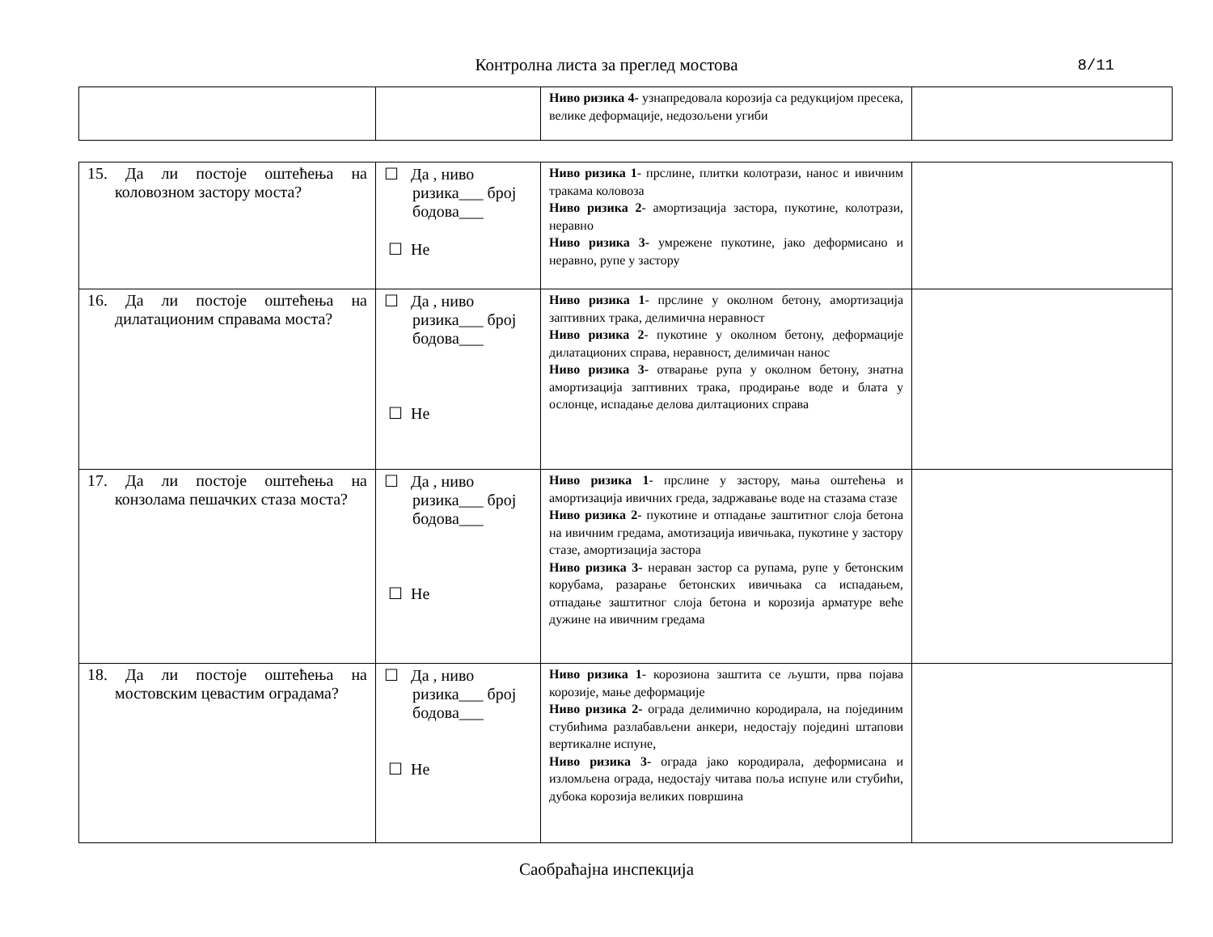Контролна листа за преглед мостова
8/11
| | | Ниво ризика 4- узнапредовала корозија са редукцијом пресека, велике деформације, недозољени угиби | |
| 15. Да ли постоје оштећења на коловозном застору моста? | ☐ Да , ниво ризика___ број бодова___ ☐ Не | Ниво ризика 1 - прслине, плитки колотрази, нанос и ивичним тракама коловоза Ниво ризика 2 - амортизација застора, пукотине, колотрази, неравно Ниво ризика 3- умрежене пукотине, јако деформисано и неравно, рупе у застору | |
| 16. Да ли постоје оштећења на дилатационим справама моста? | ☐ Да , ниво ризика___ број бодова___ ☐ Не | Ниво ризика 1 - прслине у околном бетону, амортизација заптивних трака, делимична неравност Ниво ризика 2 - пукотине у околном бетону, деформације дилатационих справа, неравност, делимичан нанос Ниво ризика 3- отварање рупа у околном бетону, знатна амортизација заптивних трака, продирање воде и блата у ослонце, испадање делова дилтационих справа | |
| 17. Да ли постоје оштећења на конзолама пешачких стаза моста? | ☐ Да , ниво ризика___ број бодова___ ☐ Не | Ниво ризика 1 - прслине у застору, мања оштећења и амортизација ивичних греда, задржавање воде на стазама стазе Ниво ризика 2 - пукотине и отпадање заштитног слоја бетона на ивичним гредама, амотизација ивичњака, пукотине у застору стазе, амортизација застора Ниво ризика 3- нераван застор са рупама, рупе у бетонским корубама, разарање бетонских ивичњака са испадањем, отпадање заштитног слоја бетона и корозија арматуре веће дужине на ивичним гредама | |
| 18. Да ли постоје оштећења на мостовским цевастим оградама? | ☐ Да , ниво ризика___ број бодова___ ☐ Не | Ниво ризика 1 - корозиона заштита се љушти, прва појава корозије, мање деформације Ниво ризика 2- ограда делимично кородирала, на појединим стубићима разлабављени анкери, недостају појединi штапови вертикалне испуне, Ниво ризика 3- ограда јако кородирала, деформисана и изломљена ограда, недостају читава поља испуне или стубићи, дубока корозија великих површина | |
Саобраћајна инспекција